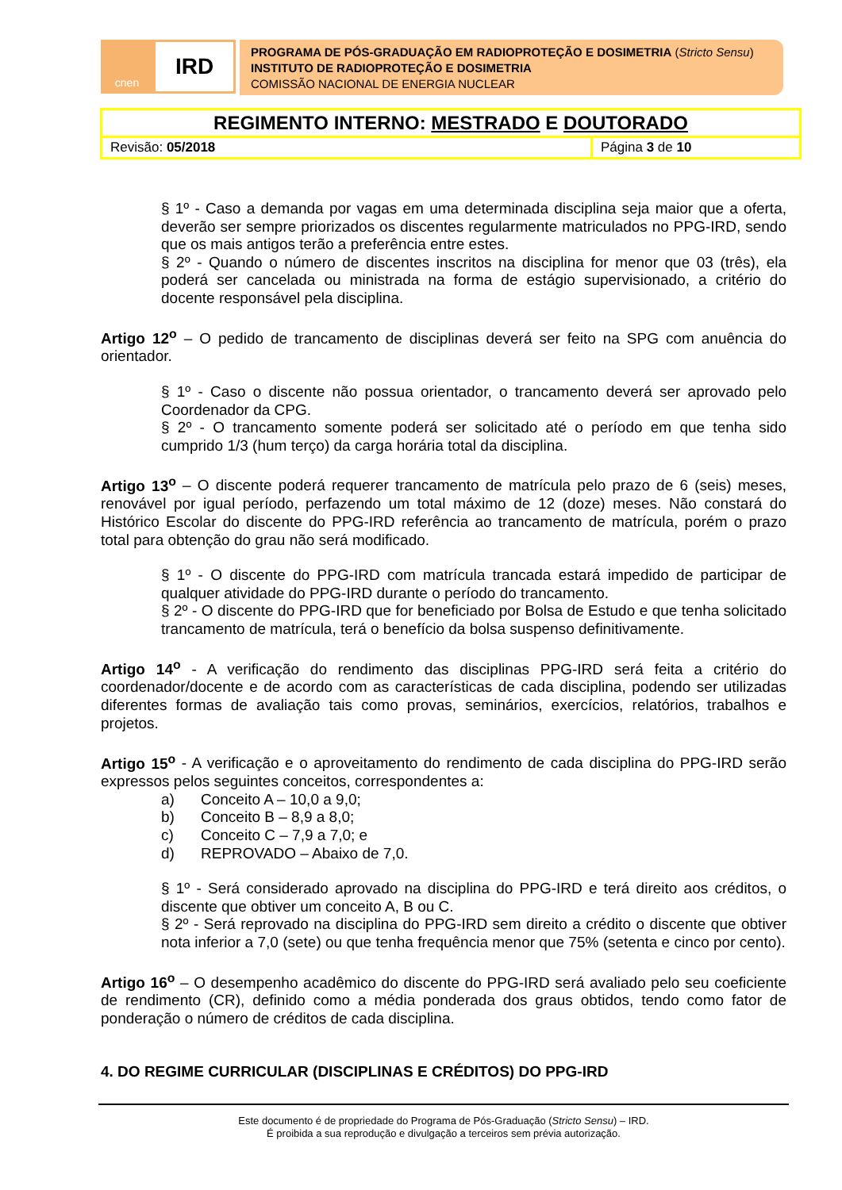cnen
IRD
PROGRAMA DE PÓS-GRADUAÇÃO EM RADIOPROTEÇÃO E DOSIMETRIA (Stricto Sensu)
INSTITUTO DE RADIOPROTEÇÃO E DOSIMETRIA
COMISSÃO NACIONAL DE ENERGIA NUCLEAR
| REGIMENTO INTERNO: MESTRADO E DOUTORADO | |
| Revisão: 05/2018 | Página 3 de 10 |
§ 1º - Caso a demanda por vagas em uma determinada disciplina seja maior que a oferta, deverão ser sempre priorizados os discentes regularmente matriculados no PPG-IRD, sendo que os mais antigos terão a preferência entre estes.
§ 2º - Quando o número de discentes inscritos na disciplina for menor que 03 (três), ela poderá ser cancelada ou ministrada na forma de estágio supervisionado, a critério do docente responsável pela disciplina.
Artigo 12<sup>o</sup> – O pedido de trancamento de disciplinas deverá ser feito na SPG com anuência do orientador.
§ 1º - Caso o discente não possua orientador, o trancamento deverá ser aprovado pelo Coordenador da CPG.
§ 2º - O trancamento somente poderá ser solicitado até o período em que tenha sido cumprido 1/3 (hum terço) da carga horária total da disciplina.
Artigo 13<sup>o</sup> – O discente poderá requerer trancamento de matrícula pelo prazo de 6 (seis) meses, renovável por igual período, perfazendo um total máximo de 12 (doze) meses. Não constará do Histórico Escolar do discente do PPG-IRD referência ao trancamento de matrícula, porém o prazo total para obtenção do grau não será modificado.
§ 1º - O discente do PPG-IRD com matrícula trancada estará impedido de participar de qualquer atividade do PPG-IRD durante o período do trancamento.
§ 2º - O discente do PPG-IRD que for beneficiado por Bolsa de Estudo e que tenha solicitado trancamento de matrícula, terá o benefício da bolsa suspenso definitivamente.
Artigo 14<sup>o</sup> - A verificação do rendimento das disciplinas PPG-IRD será feita a critério do coordenador/docente e de acordo com as características de cada disciplina, podendo ser utilizadas diferentes formas de avaliação tais como provas, seminários, exercícios, relatórios, trabalhos e projetos.
Artigo 15<sup>o</sup> - A verificação e o aproveitamento do rendimento de cada disciplina do PPG-IRD serão expressos pelos seguintes conceitos, correspondentes a:
a) Conceito A – 10,0 a 9,0;
b) Conceito B – 8,9 a 8,0;
c) Conceito C – 7,9 a 7,0; e
d) REPROVADO – Abaixo de 7,0.
§ 1º - Será considerado aprovado na disciplina do PPG-IRD e terá direito aos créditos, o discente que obtiver um conceito A, B ou C.
§ 2º - Será reprovado na disciplina do PPG-IRD sem direito a crédito o discente que obtiver nota inferior a 7,0 (sete) ou que tenha frequência menor que 75% (setenta e cinco por cento).
Artigo 16<sup>o</sup> – O desempenho acadêmico do discente do PPG-IRD será avaliado pelo seu coeficiente de rendimento (CR), definido como a média ponderada dos graus obtidos, tendo como fator de ponderação o número de créditos de cada disciplina.
4. DO REGIME CURRICULAR (DISCIPLINAS E CRÉDITOS) DO PPG-IRD
Este documento é de propriedade do Programa de Pós-Graduação (Stricto Sensu) – IRD.
É proibida a sua reprodução e divulgação a terceiros sem prévia autorização.